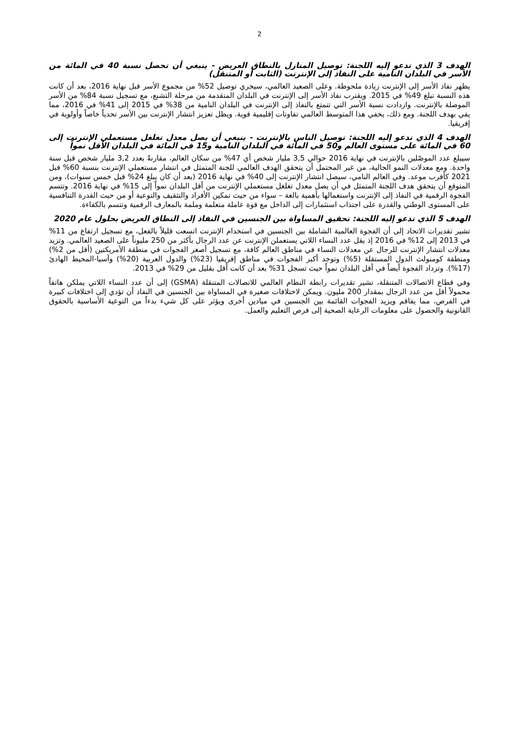2
الهدف 3 الذي تدعو إليه اللجنة: توصيل المنازل بالنطاق العريض - ينبغي أن تحصل نسبة 40 في المائة من الأسر في البلدان النامية على النفاذ إلى الإنترنت (الثابت أو المتنقل)
يظهر نفاذ الأسر إلى الإنترنت زيادة ملحوظة. وعلى الصعيد العالمي، سيجري توصيل 52% من مجموع الأسر قبل نهاية 2016، بعد أن كانت هذه النسبة تبلغ 49% في 2015. ويقترب نفاذ الأسر إلى الإنترنت في البلدان المتقدمة من مرحلة التشبع، مع تسجيل نسبة 84% من الأسر الموصلة بالإنترنت. وازدادت نسبة الأسر التي تتمتع بالنفاذ إلى الإنترنت في البلدان النامية من 38% في 2015 إلى 41% في 2016، مما يفي بهدف اللجنة. ومع ذلك، يخفي هذا المتوسط العالمي تفاوتات إقليمية قوية. ويظل تعزيز انتشار الإنترنت بين الأسر تحدياً خاصاً وأولوية في إفريقيا.
الهدف 4 الذي تدعو إليه اللجنة: توصيل الناس بالإنترنت - ينبغي أن يصل معدل تغلغل مستعملي الإنترنت إلى 60 في المائة على مستوى العالم و50 في المائة في البلدان النامية و15 في المائة في البلدان الأقل نمواً
سيبلغ عدد الموصّلين بالإنترنت في نهاية 2016 حوالي 3,5 مليار شخص أي 47% من سكان العالم، مقارنةً بعدد 3,2 مليار شخص قبل سنة واحدة. ومع معدلات النمو الحالية، من غير المحتمل أن يتحقق الهدف العالمي للجنة المتمثل في انتشار مستعملي الإنترنت بنسبة 60% قبل 2021 كأقرب موعد. وفي العالم النامي، سيصل انتشار الإنترنت إلى 40% في نهاية 2016 (بعد أن كان يبلغ 24% قبل خمس سنوات)، ومن المتوقع أن يتحقق هدف اللجنة المتمثل في أن يصل معدل تغلغل مستعملي الإنترنت من أقل البلدان نمواً إلى 15% في نهاية 2016. وتتسم الفجوة الرقمية في النفاذ إلى الإنترنت واستعمالها بأهمية بالغة – سواء من حيث تمكين الأفراد والتثقيف والتوعية أو من حيث القدرة التنافسية على المستوى الوطني والقدرة على اجتذاب استثمارات إلى الداخل مع قوة عاملة متعلمة وملمة بالمعارف الرقمية وتتسم بالكفاءة.
الهدف 5 الذي تدعو إليه اللجنة: تحقيق المساواة بين الجنسين في النفاذ إلى النطاق العريض بحلول عام 2020
تشير تقديرات الاتحاد إلى أن الفجوة العالمية الشاملة بين الجنسين في استخدام الإنترنت اتسعت قليلاً بالفعل، مع تسجيل ارتفاع من 11% في 2013 إلى 12% في 2016 إذ يقل عدد النساء اللاتي يستعملن الإنترنت عن عدد الرجال بأكثر من 250 مليوناً على الصعيد العالمي. وتزيد معدلات انتشار الإنترنت للرجال عن معدلات النساء في مناطق العالم كافة، مع تسجيل أصغر الفجوات في منطقة الأمريكتين (أقل من 2%) ومنطقة كومنولث الدول المستقلة (5%) وتوجد أكبر الفجوات في مناطق إفريقيا (23%) والدول العربية (20%) وآسيا-المحيط الهادئ (17%). وتزداد الفجوة أيضاً في أقل البلدان نمواً حيث تسجل 31% بعد أن كانت أقل بقليل من 29% في 2013.
وفي قطاع الاتصالات المتنقلة، تشير تقديرات رابطة النظام العالمي للاتصالات المتنقلة (GSMA) إلى أن عدد النساء اللاتي يملكن هاتفاً محمولاً أقل من عدد الرجال بمقدار 200 مليون. ويمكن لاختلافات صغيرة في المساواة بين الجنسين في النفاذ أن تؤدي إلى اختلافات كبيرة في الفرص، مما يفاقم ويزيد الفجوات القائمة بين الجنسين في ميادين أخرى ويؤثر على كل شيء بدءاً من التوعية الأساسية بالحقوق القانونية والحصول على معلومات الرعاية الصحية إلى فرص التعليم والعمل.